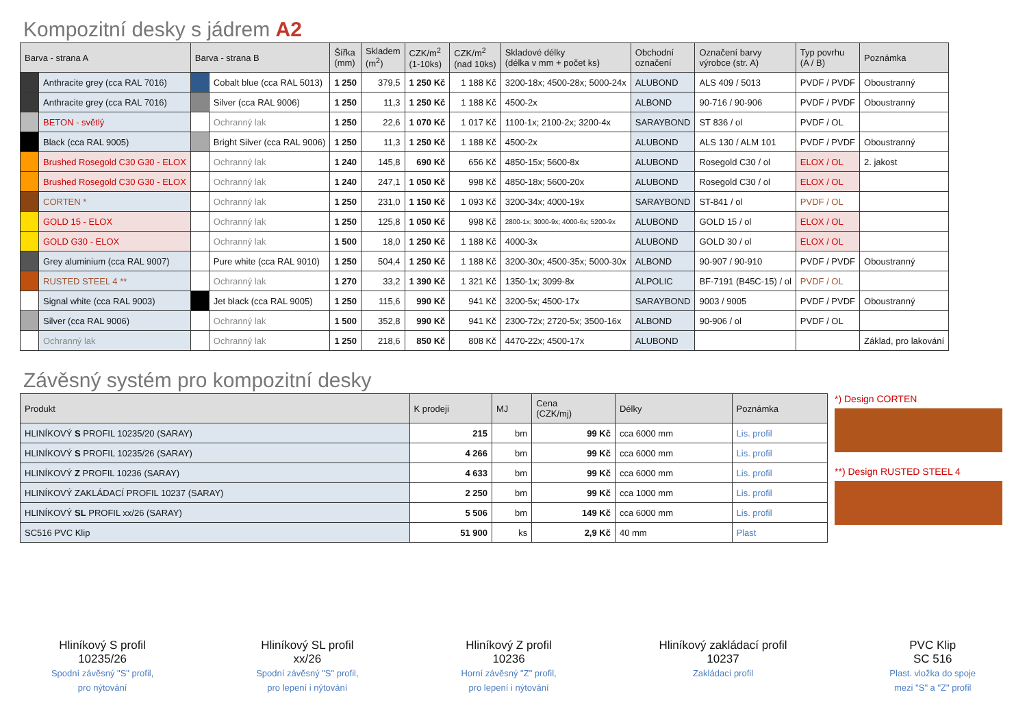Kompozitní desky s jádrem A2
| Barva - strana A | | Barva - strana B | | Šířka (mm) | Skladem (m<sup>2</sup>) | CZK/m<sup>2</sup> (1-10ks) | CZK/m<sup>2</sup> (nad 10ks) | Skladové délky (délka v mm + počet ks) | Obchodní označení | Označení barvy výrobce (str. A) | Typ povrhu (A / B) | Poznámka |
| --- | --- | --- | --- | --- | --- | --- | --- | --- | --- | --- | --- | --- |
| | Anthracite grey (cca RAL 7016) | | Cobalt blue (cca RAL 5013) | 1 250 | 379,5 | 1 250 Kč | 1 188 Kč | 3200-18x; 4500-28x; 5000-24x | ALUBOND | ALS 409 / 5013 | PVDF / PVDF | Oboustranný |
| | Anthracite grey (cca RAL 7016) | | Silver (cca RAL 9006) | 1 250 | 11,3 | 1 250 Kč | 1 188 Kč | 4500-2x | ALBOND | 90-716 / 90-906 | PVDF / PVDF | Oboustranný |
| | BETON - světlý | | Ochranný lak | 1 250 | 22,6 | 1 070 Kč | 1 017 Kč | 1100-1x; 2100-2x; 3200-4x | SARAYBOND | ST 836 / ol | PVDF / OL | |
| | Black (cca RAL 9005) | | Bright Silver (cca RAL 9006) | 1 250 | 11,3 | 1 250 Kč | 1 188 Kč | 4500-2x | ALUBOND | ALS 130 / ALM 101 | PVDF / PVDF | Oboustranný |
| | Brushed Rosegold C30 G30 - ELOX | | Ochranný lak | 1 240 | 145,8 | 690 Kč | 656 Kč | 4850-15x; 5600-8x | ALUBOND | Rosegold C30 / ol | ELOX / OL | 2. jakost |
| | Brushed Rosegold C30 G30 - ELOX | | Ochranný lak | 1 240 | 247,1 | 1 050 Kč | 998 Kč | 4850-18x; 5600-20x | ALUBOND | Rosegold C30 / ol | ELOX / OL | |
| | CORTEN * | | Ochranný lak | 1 250 | 231,0 | 1 150 Kč | 1 093 Kč | 3200-34x; 4000-19x | SARAYBOND | ST-841 / ol | PVDF / OL | |
| | GOLD 15 - ELOX | | Ochranný lak | 1 250 | 125,8 | 1 050 Kč | 998 Kč | 2800-1x; 3000-9x; 4000-6x; 5200-9x | ALUBOND | GOLD 15 / ol | ELOX / OL | |
| | GOLD G30 - ELOX | | Ochranný lak | 1 500 | 18,0 | 1 250 Kč | 1 188 Kč | 4000-3x | ALUBOND | GOLD 30 / ol | ELOX / OL | |
| | Grey aluminium (cca RAL 9007) | | Pure white (cca RAL 9010) | 1 250 | 504,4 | 1 250 Kč | 1 188 Kč | 3200-30x; 4500-35x; 5000-30x | ALBOND | 90-907 / 90-910 | PVDF / PVDF | Oboustranný |
| | RUSTED STEEL 4 ** | | Ochranný lak | 1 270 | 33,2 | 1 390 Kč | 1 321 Kč | 1350-1x; 3099-8x | ALPOLIC | BF-7191 (B45C-15) / ol | PVDF / OL | |
| | Signal white (cca RAL 9003) | | Jet black (cca RAL 9005) | 1 250 | 115,6 | 990 Kč | 941 Kč | 3200-5x; 4500-17x | SARAYBOND | 9003 / 9005 | PVDF / PVDF | Oboustranný |
| | Silver (cca RAL 9006) | | Ochranný lak | 1 500 | 352,8 | 990 Kč | 941 Kč | 2300-72x; 2720-5x; 3500-16x | ALBOND | 90-906 / ol | PVDF / OL | |
| | Ochranný lak | | Ochranný lak | 1 250 | 218,6 | 850 Kč | 808 Kč | 4470-22x; 4500-17x | ALUBOND | | | Základ, pro lakování |
Závěsný systém pro kompozitní desky
| Produkt | K prodeji | MJ | Cena (CZK/mj) | Délky | Poznámka |
| --- | --- | --- | --- | --- | --- |
| HLINÍKOVÝ S PROFIL 10235/20 (SARAY) | 215 | bm | 99 Kč | cca 6000 mm | Lis. profil |
| HLINÍKOVÝ S PROFIL 10235/26 (SARAY) | 4 266 | bm | 99 Kč | cca 6000 mm | Lis. profil |
| HLINÍKOVÝ Z PROFIL 10236 (SARAY) | 4 633 | bm | 99 Kč | cca 6000 mm | Lis. profil |
| HLINÍKOVÝ ZAKLÁDACÍ PROFIL 10237 (SARAY) | 2 250 | bm | 99 Kč | cca 1000 mm | Lis. profil |
| HLINÍKOVÝ SL PROFIL xx/26 (SARAY) | 5 506 | bm | 149 Kč | cca 6000 mm | Lis. profil |
| SC516 PVC Klip | 51 900 | ks | 2,9 Kč | 40 mm | Plast |
*) Design CORTEN
**) Design RUSTED STEEL 4
Hliníkový S profil
10235/26
Spodní závěsný "S" profil,
pro nýtování
Hliníkový SL profil
xx/26
Spodní závěsný "S" profil,
pro lepení i nýtování
Hliníkový Z profil
10236
Horní závěsný "Z" profil,
pro lepení i nýtování
Hliníkový zakládací profil
10237
Zakládací profil
PVC Klip
SC 516
Plast. vložka do spoje
mezi "S" a "Z" profil